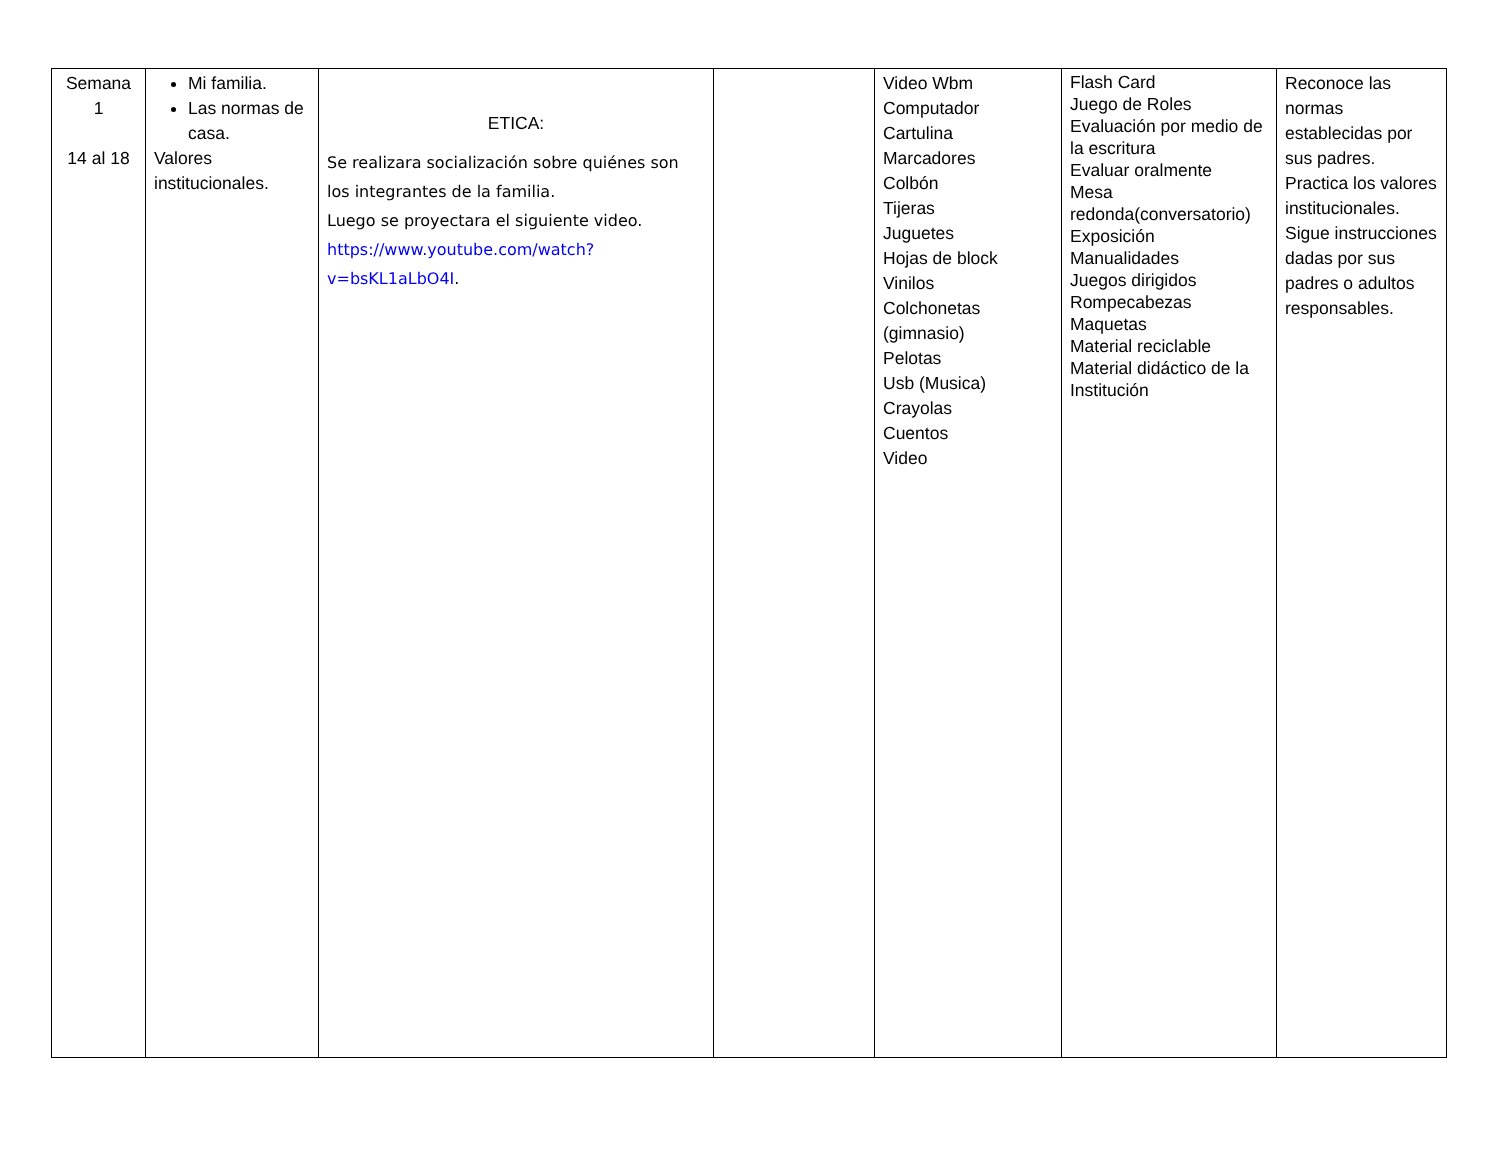| Semana 1 14 al 18 | Mi familia. Las normas de casa. Valores institucionales. | ETICA: Se realizara socialización sobre quiénes son los integrantes de la familia. Luego se proyectara el siguiente video. https://www.youtube.com/watch?v=bsKL1aLbO4I . | | Video Wbm Computador Cartulina Marcadores Colbón Tijeras Juguetes Hojas de block Vinilos Colchonetas (gimnasio) Pelotas Usb (Musica) Crayolas Cuentos Video | Flash Card Juego de Roles Evaluación por medio de la escritura Evaluar oralmente Mesa redonda(conversatorio) Exposición Manualidades Juegos dirigidos Rompecabezas Maquetas Material reciclable Material didáctico de la Institución | Reconoce las normas establecidas por sus padres. Practica los valores institucionales. Sigue instrucciones dadas por sus padres o adultos responsables. |